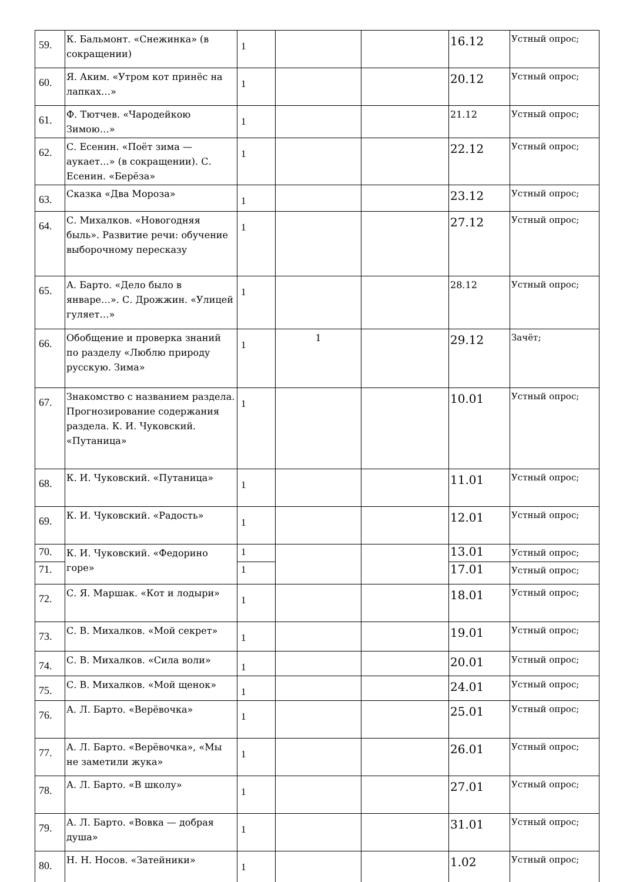| 59. | К. Бальмонт. «Снежинка» (в сокращении) | 1 | | | 16.12 | Устный опрос; |
| 60. | Я. Аким. «Утром кот принёс на лапках…» | 1 | | | 20.12 | Устный опрос; |
| 61. | Ф. Тютчев. «Чародейкою Зимою…» | 1 | | | 21.12 | Устный опрос; |
| 62. | С. Есенин. «Поёт зима — аукает…» (в сокращении). С. Есенин. «Берёза» | 1 | | | 22.12 | Устный опрос; |
| 63. | Сказка «Два Мороза» | 1 | | | 23.12 | Устный опрос; |
| 64. | С. Михалков. «Новогодняя быль». Развитие речи: обучение выборочному пересказу | 1 | | | 27.12 | Устный опрос; |
| 65. | А. Барто. «Дело было в январе…». С. Дрожжин. «Улицей гуляет…» | 1 | | | 28.12 | Устный опрос; |
| 66. | Обобщение и проверка знаний по разделу «Люблю природу русскую. Зима» | 1 | 1 | | 29.12 | Зачёт; |
| 67. | Знакомство с названием раздела. Прогнозирование содержания раздела. К. И. Чуковский. «Путаница» | 1 | | | 10.01 | Устный опрос; |
| 68. | К. И. Чуковский. «Путаница» | 1 | | | 11.01 | Устный опрос; |
| 69. | К. И. Чуковский. «Радость» | 1 | | | 12.01 | Устный опрос; |
| 70. | К. И. Чуковский. «Федорино горе» | 1 | | | 13.01 | Устный опрос; |
| 71. | | 1 | | | 17.01 | Устный опрос; |
| 72. | С. Я. Маршак. «Кот и лодыри» | 1 | | | 18.01 | Устный опрос; |
| 73. | С. В. Михалков. «Мой секрет» | 1 | | | 19.01 | Устный опрос; |
| 74. | С. В. Михалков. «Сила воли» | 1 | | | 20.01 | Устный опрос; |
| 75. | С. В. Михалков. «Мой щенок» | 1 | | | 24.01 | Устный опрос; |
| 76. | А. Л. Барто. «Верёвочка» | 1 | | | 25.01 | Устный опрос; |
| 77. | А. Л. Барто. «Верёвочка», «Мы не заметили жука» | 1 | | | 26.01 | Устный опрос; |
| 78. | А. Л. Барто. «В школу» | 1 | | | 27.01 | Устный опрос; |
| 79. | А. Л. Барто. «Вовка — добрая душа» | 1 | | | 31.01 | Устный опрос; |
| 80. | Н. Н. Носов. «Затейники» | 1 | | | 1.02 | Устный опрос; |